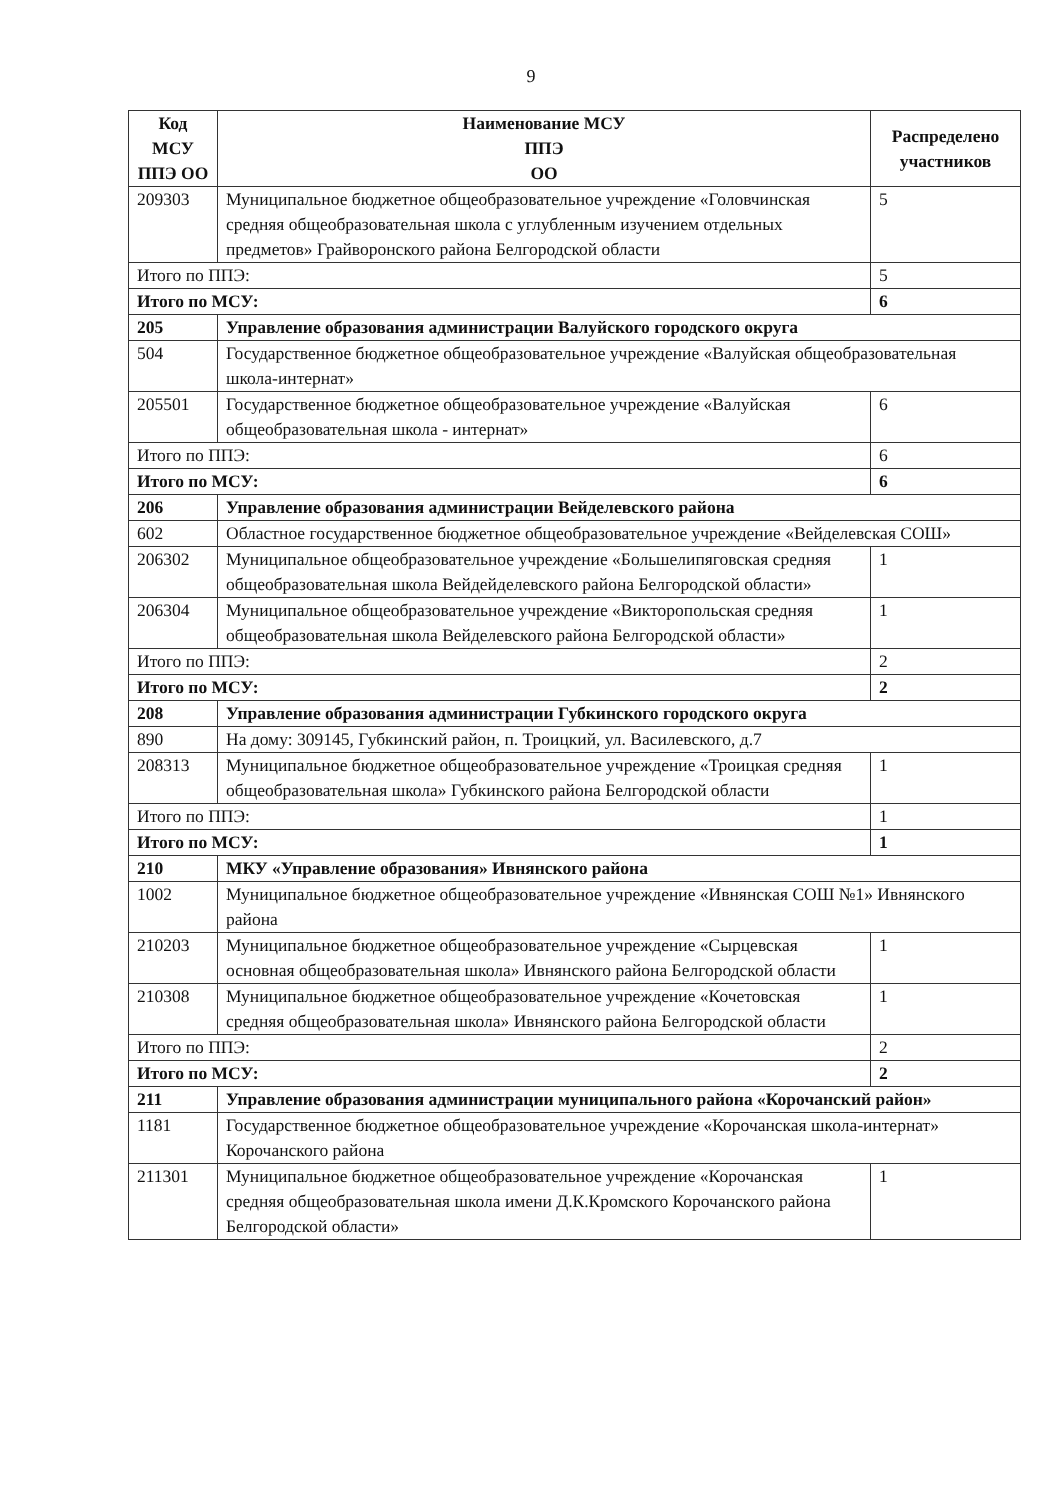9
| Код МСУ ППЭ ОО | Наименование МСУ ППЭ ОО | Распределено участников |
| --- | --- | --- |
| 209303 | Муниципальное бюджетное общеобразовательное учреждение «Головчинская средняя общеобразовательная школа с углубленным изучением отдельных предметов» Грайворонского района Белгородской области | 5 |
| Итого по ППЭ: | | 5 |
| Итого по МСУ: | | 6 |
| 205 | Управление образования администрации Валуйского городского округа | |
| 504 | Государственное бюджетное общеобразовательное учреждение «Валуйская общеобразовательная школа-интернат» | |
| 205501 | Государственное бюджетное общеобразовательное учреждение «Валуйская общеобразовательная школа - интернат» | 6 |
| Итого по ППЭ: | | 6 |
| Итого по МСУ: | | 6 |
| 206 | Управление образования администрации Вейделевского района | |
| 602 | Областное государственное бюджетное общеобразовательное учреждение «Вейделевская СОШ» | |
| 206302 | Муниципальное общеобразовательное учреждение «Большелипяговская средняя общеобразовательная школа Вейдейделевского района Белгородской области» | 1 |
| 206304 | Муниципальное общеобразовательное учреждение «Викторопольская средняя общеобразовательная школа Вейделевского района Белгородской области» | 1 |
| Итого по ППЭ: | | 2 |
| Итого по МСУ: | | 2 |
| 208 | Управление образования администрации Губкинского городского округа | |
| 890 | На дому: 309145, Губкинский район, п. Троицкий, ул. Василевского, д.7 | |
| 208313 | Муниципальное бюджетное общеобразовательное учреждение «Троицкая средняя общеобразовательная школа» Губкинского района Белгородской области | 1 |
| Итого по ППЭ: | | 1 |
| Итого по МСУ: | | 1 |
| 210 | МКУ «Управление образования» Ивнянского района | |
| 1002 | Муниципальное бюджетное общеобразовательное учреждение «Ивнянская СОШ №1» Ивнянского района | |
| 210203 | Муниципальное бюджетное общеобразовательное учреждение «Сырцевская основная общеобразовательная школа» Ивнянского района Белгородской области | 1 |
| 210308 | Муниципальное бюджетное общеобразовательное учреждение «Кочетовская средняя общеобразовательная школа» Ивнянского района Белгородской области | 1 |
| Итого по ППЭ: | | 2 |
| Итого по МСУ: | | 2 |
| 211 | Управление образования администрации муниципального района «Корочанский район» | |
| 1181 | Государственное бюджетное общеобразовательное учреждение «Корочанская школа-интернат» Корочанского района | |
| 211301 | Муниципальное бюджетное общеобразовательное учреждение «Корочанская средняя общеобразовательная школа имени Д.К.Кромского Корочанского района Белгородской области» | 1 |